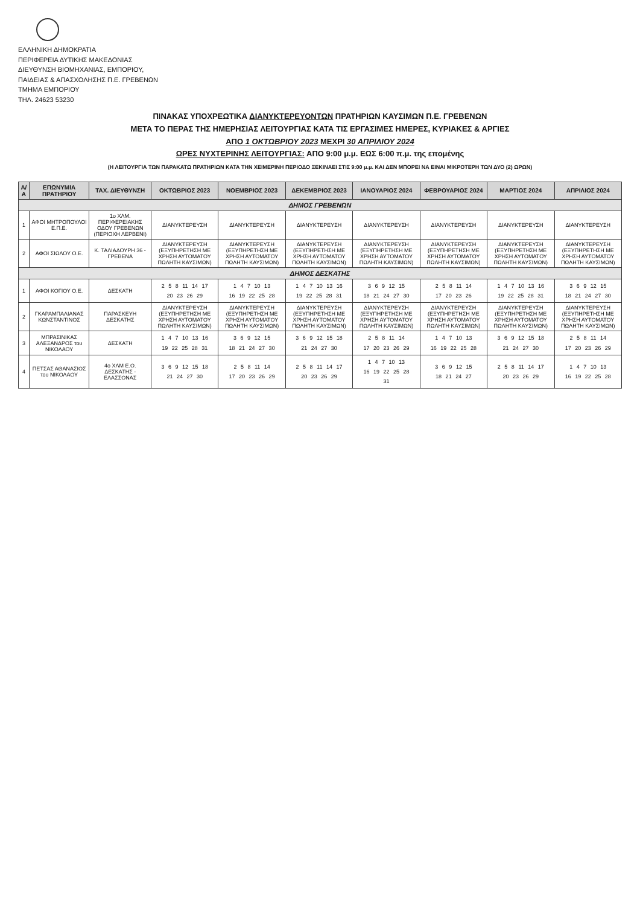ΕΛΛΗΝΙΚΗ ΔΗΜΟΚΡΑΤΙΑ
ΠΕΡΙΦΕΡΕΙΑ ΔΥΤΙΚΗΣ ΜΑΚΕΔΟΝΙΑΣ
ΔΙΕΥΘΥΝΣΗ ΒΙΟΜΗΧΑΝΙΑΣ, ΕΜΠΟΡΙΟΥ,
ΠΑΙΔΕΙΑΣ & ΑΠΑΣΧΟΛΗΣΗΣ Π.Ε. ΓΡΕΒΕΝΩΝ
ΤΜΗΜΑ ΕΜΠΟΡΙΟΥ
ΤΗΛ. 24623 53230
ΠΙΝΑΚΑΣ ΥΠΟΧΡΕΩΤΙΚΑ ΔΙΑΝΥΚΤΕΡΕΥΟΝΤΩΝ ΠΡΑΤΗΡΙΩΝ ΚΑΥΣΙΜΩΝ Π.Ε. ΓΡΕΒΕΝΩΝ
ΜΕΤΑ ΤΟ ΠΕΡΑΣ ΤΗΣ ΗΜΕΡΗΣΙΑΣ ΛΕΙΤΟΥΡΓΙΑΣ ΚΑΤΑ ΤΙΣ ΕΡΓΑΣΙΜΕΣ ΗΜΕΡΕΣ, ΚΥΡΙΑΚΕΣ & ΑΡΓΙΕΣ
ΑΠΟ 1 ΟΚΤΩΒΡΙΟΥ 2023 ΜΕΧΡΙ 30 ΑΠΡΙΛΙΟΥ 2024
ΩΡΕΣ ΝΥΧΤΕΡΙΝΗΣ ΛΕΙΤΟΥΡΓΙΑΣ: ΑΠΟ 9:00 μ.μ. ΕΩΣ 6:00 π.μ. της επομένης
(Η ΛΕΙΤΟΥΡΓΙΑ ΤΩΝ ΠΑΡΑΚΑΤΩ ΠΡΑΤΗΡΙΩΝ ΚΑΤΑ ΤΗΝ ΧΕΙΜΕΡΙΝΗ ΠΕΡΙΟΔΟ ΞΕΚΙΝΑΕΙ ΣΤΙΣ 9:00 μ.μ. ΚΑΙ ΔΕΝ ΜΠΟΡΕΙ ΝΑ ΕΙΝΑΙ ΜΙΚΡΟΤΕΡΗ ΤΩΝ ΔΥΟ (2) ΩΡΩΝ)
| Α/Α | ΕΠΩΝΥΜΙΑ ΠΡΑΤΗΡΙΟΥ | ΤΑΧ. ΔΙΕΥΘΥΝΣΗ | ΟΚΤΩΒΡΙΟΣ 2023 | ΝΟΕΜΒΡΙΟΣ 2023 | ΔΕΚΕΜΒΡΙΟΣ 2023 | ΙΑΝΟΥΑΡΙΟΣ 2024 | ΦΕΒΡΟΥΑΡΙΟΣ 2024 | ΜΑΡΤΙΟΣ 2024 | ΑΠΡΙΛΙΟΣ 2024 |
| --- | --- | --- | --- | --- | --- | --- | --- | --- | --- |
| ΔΗΜΟΣ ΓΡΕΒΕΝΩΝ | | | | | | | | | |
| 1 | ΑΦΟΙ ΜΗΤΡΟΠΟΥΛΟΙ Ε.Π.Ε. | 1ο ΧΛΜ. ΠΕΡΙΦΕΡΕΙΑΚΗΣ ΟΔΟΥ ΓΡΕΒΕΝΩΝ (ΠΕΡΙΟΧΗ ΛΕΡΒΕΝΙ) | ΔΙΑΝΥΚΤΕΡΕΥΣΗ | ΔΙΑΝΥΚΤΕΡΕΥΣΗ | ΔΙΑΝΥΚΤΕΡΕΥΣΗ | ΔΙΑΝΥΚΤΕΡΕΥΣΗ | ΔΙΑΝΥΚΤΕΡΕΥΣΗ | ΔΙΑΝΥΚΤΕΡΕΥΣΗ | ΔΙΑΝΥΚΤΕΡΕΥΣΗ |
| 2 | ΑΦΟΙ ΣΙΩΛΟΥ Ο.Ε. | Κ. ΤΑΛΙΑΔΟΥΡΗ 36 - ΓΡΕΒΕΝΑ | ΔΙΑΝΥΚΤΕΡΕΥΣΗ (ΕΞΥΠΗΡΕΤΗΣΗ ΜΕ ΧΡΗΣΗ ΑΥΤΟΜΑΤΟΥ ΠΩΛΗΤΗ ΚΑΥΣΙΜΩΝ) | ΔΙΑΝΥΚΤΕΡΕΥΣΗ (ΕΞΥΠΗΡΕΤΗΣΗ ΜΕ ΧΡΗΣΗ ΑΥΤΟΜΑΤΟΥ ΠΩΛΗΤΗ ΚΑΥΣΙΜΩΝ) | ΔΙΑΝΥΚΤΕΡΕΥΣΗ (ΕΞΥΠΗΡΕΤΗΣΗ ΜΕ ΧΡΗΣΗ ΑΥΤΟΜΑΤΟΥ ΠΩΛΗΤΗ ΚΑΥΣΙΜΩΝ) | ΔΙΑΝΥΚΤΕΡΕΥΣΗ (ΕΞΥΠΗΡΕΤΗΣΗ ΜΕ ΧΡΗΣΗ ΑΥΤΟΜΑΤΟΥ ΠΩΛΗΤΗ ΚΑΥΣΙΜΩΝ) | ΔΙΑΝΥΚΤΕΡΕΥΣΗ (ΕΞΥΠΗΡΕΤΗΣΗ ΜΕ ΧΡΗΣΗ ΑΥΤΟΜΑΤΟΥ ΠΩΛΗΤΗ ΚΑΥΣΙΜΩΝ) | ΔΙΑΝΥΚΤΕΡΕΥΣΗ (ΕΞΥΠΗΡΕΤΗΣΗ ΜΕ ΧΡΗΣΗ ΑΥΤΟΜΑΤΟΥ ΠΩΛΗΤΗ ΚΑΥΣΙΜΩΝ) | ΔΙΑΝΥΚΤΕΡΕΥΣΗ (ΕΞΥΠΗΡΕΤΗΣΗ ΜΕ ΧΡΗΣΗ ΑΥΤΟΜΑΤΟΥ ΠΩΛΗΤΗ ΚΑΥΣΙΜΩΝ) |
| ΔΗΜΟΣ ΔΕΣΚΑΤΗΣ | | | | | | | | | |
| 1 | ΑΦΟΙ ΚΟΓΙΟΥ Ο.Ε. | ΔΕΣΚΑΤΗ | 2 5 8 11 14 17 20 23 26 29 | 1 4 7 10 13 16 19 22 25 28 | 1 4 7 10 13 16 19 22 25 28 31 | 3 6 9 12 15 18 21 24 27 30 | 2 5 8 11 14 17 20 23 26 | 1 4 7 10 13 16 19 22 25 28 31 | 3 6 9 12 15 18 21 24 27 30 |
| 2 | ΓΚΑΡΑΜΠΑΛΙΑΝΑΣ ΚΩΝΣΤΑΝΤΙΝΟΣ | ΠΑΡΑΣΚΕΥΗ ΔΕΣΚΑΤΗΣ | ΔΙΑΝΥΚΤΕΡΕΥΣΗ (ΕΞΥΠΗΡΕΤΗΣΗ ΜΕ ΧΡΗΣΗ ΑΥΤΟΜΑΤΟΥ ΠΩΛΗΤΗ ΚΑΥΣΙΜΩΝ) | ΔΙΑΝΥΚΤΕΡΕΥΣΗ (ΕΞΥΠΗΡΕΤΗΣΗ ΜΕ ΧΡΗΣΗ ΑΥΤΟΜΑΤΟΥ ΠΩΛΗΤΗ ΚΑΥΣΙΜΩΝ) | ΔΙΑΝΥΚΤΕΡΕΥΣΗ (ΕΞΥΠΗΡΕΤΗΣΗ ΜΕ ΧΡΗΣΗ ΑΥΤΟΜΑΤΟΥ ΠΩΛΗΤΗ ΚΑΥΣΙΜΩΝ) | ΔΙΑΝΥΚΤΕΡΕΥΣΗ (ΕΞΥΠΗΡΕΤΗΣΗ ΜΕ ΧΡΗΣΗ ΑΥΤΟΜΑΤΟΥ ΠΩΛΗΤΗ ΚΑΥΣΙΜΩΝ) | ΔΙΑΝΥΚΤΕΡΕΥΣΗ (ΕΞΥΠΗΡΕΤΗΣΗ ΜΕ ΧΡΗΣΗ ΑΥΤΟΜΑΤΟΥ ΠΩΛΗΤΗ ΚΑΥΣΙΜΩΝ) | ΔΙΑΝΥΚΤΕΡΕΥΣΗ (ΕΞΥΠΗΡΕΤΗΣΗ ΜΕ ΧΡΗΣΗ ΑΥΤΟΜΑΤΟΥ ΠΩΛΗΤΗ ΚΑΥΣΙΜΩΝ) | ΔΙΑΝΥΚΤΕΡΕΥΣΗ (ΕΞΥΠΗΡΕΤΗΣΗ ΜΕ ΧΡΗΣΗ ΑΥΤΟΜΑΤΟΥ ΠΩΛΗΤΗ ΚΑΥΣΙΜΩΝ) |
| 3 | ΜΠΡΑΣΙΝΙΚΑΣ ΑΛΕΞΑΝΔΡΟΣ του ΝΙΚΟΛΑΟΥ | ΔΕΣΚΑΤΗ | 1 4 7 10 13 16 19 22 25 28 31 | 3 6 9 12 15 18 21 24 27 30 | 3 6 9 12 15 18 21 24 27 30 | 2 5 8 11 14 17 20 23 26 29 | 1 4 7 10 13 16 19 22 25 28 | 3 6 9 12 15 18 21 24 27 30 | 2 5 8 11 14 17 20 23 26 29 |
| 4 | ΠΕΤΣΑΣ ΑΘΑΝΑΣΙΟΣ του ΝΙΚΟΛΑΟΥ | 4ο ΧΛΜ Ε.Ο. ΔΕΣΚΑΤΗΣ - ΕΛΑΣΣΟΝΑΣ | 3 6 9 12 15 18 21 24 27 30 | 2 5 8 11 14 17 20 23 26 29 | 2 5 8 11 14 17 20 23 26 29 | 1 4 7 10 13 16 19 22 25 28 31 | 3 6 9 12 15 18 21 24 27 | 2 5 8 11 14 17 20 23 26 29 | 1 4 7 10 13 16 19 22 25 28 |